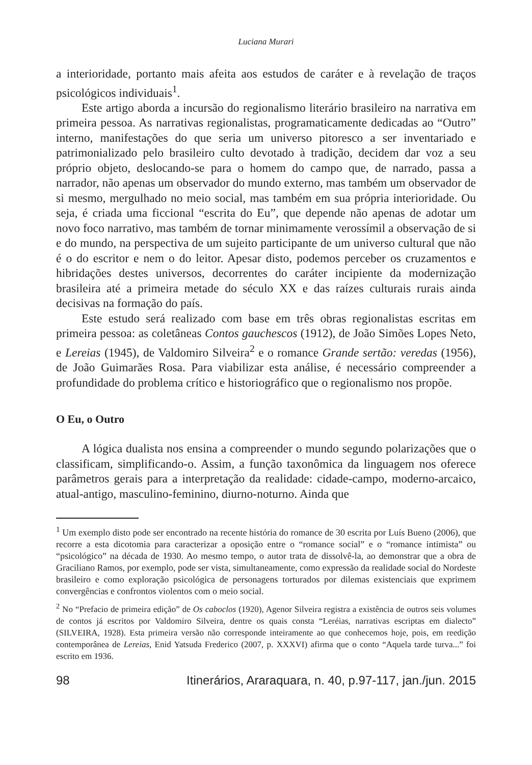Luciana Murari
a interioridade, portanto mais afeita aos estudos de caráter e à revelação de traços psicológicos individuais<sup>1</sup>.
Este artigo aborda a incursão do regionalismo literário brasileiro na narrativa em primeira pessoa. As narrativas regionalistas, programaticamente dedicadas ao “Outro” interno, manifestações do que seria um universo pitoresco a ser inventariado e patrimonializado pelo brasileiro culto devotado à tradição, decidem dar voz a seu próprio objeto, deslocando-se para o homem do campo que, de narrado, passa a narrador, não apenas um observador do mundo externo, mas também um observador de si mesmo, mergulhado no meio social, mas também em sua própria interioridade. Ou seja, é criada uma ficcional “escrita do Eu”, que depende não apenas de adotar um novo foco narrativo, mas também de tornar minimamente verossímil a observação de si e do mundo, na perspectiva de um sujeito participante de um universo cultural que não é o do escritor e nem o do leitor. Apesar disto, podemos perceber os cruzamentos e hibridações destes universos, decorrentes do caráter incipiente da modernização brasileira até a primeira metade do século XX e das raízes culturais rurais ainda decisivas na formação do país.
Este estudo será realizado com base em três obras regionalistas escritas em primeira pessoa: as coletâneas Contos gauchescos (1912), de João Simões Lopes Neto, e Lereias (1945), de Valdomiro Silveira<sup>2</sup> e o romance Grande sertão: veredas (1956), de João Guimarães Rosa. Para viabilizar esta análise, é necessário compreender a profundidade do problema crítico e historiográfico que o regionalismo nos propõe.
O Eu, o Outro
A lógica dualista nos ensina a compreender o mundo segundo polarizações que o classificam, simplificando-o. Assim, a função taxonômica da linguagem nos oferece parâmetros gerais para a interpretação da realidade: cidade-campo, moderno-arcaico, atual-antigo, masculino-feminino, diurno-noturno. Ainda que
<sup>1</sup> Um exemplo disto pode ser encontrado na recente história do romance de 30 escrita por Luís Bueno (2006), que recorre a esta dicotomia para caracterizar a oposição entre o “romance social” e o “romance intimista” ou “psicológico” na década de 1930. Ao mesmo tempo, o autor trata de dissolvê-la, ao demonstrar que a obra de Graciliano Ramos, por exemplo, pode ser vista, simultaneamente, como expressão da realidade social do Nordeste brasileiro e como exploração psicológica de personagens torturados por dilemas existenciais que exprimem convergências e confrontos violentos com o meio social.
<sup>2</sup> No “Prefacio de primeira edição” de Os caboclos (1920), Agenor Silveira registra a existência de outros seis volumes de contos já escritos por Valdomiro Silveira, dentre os quais consta “Leréias, narrativas escriptas em dialecto” (SILVEIRA, 1928). Esta primeira versão não corresponde inteiramente ao que conhecemos hoje, pois, em reedição contemporânea de Lereias, Enid Yatsuda Frederico (2007, p. XXXVI) afirma que o conto “Aquela tarde turva...” foi escrito em 1936.
98 Itinerários, Araraquara, n. 40, p.97-117, jan./jun. 2015